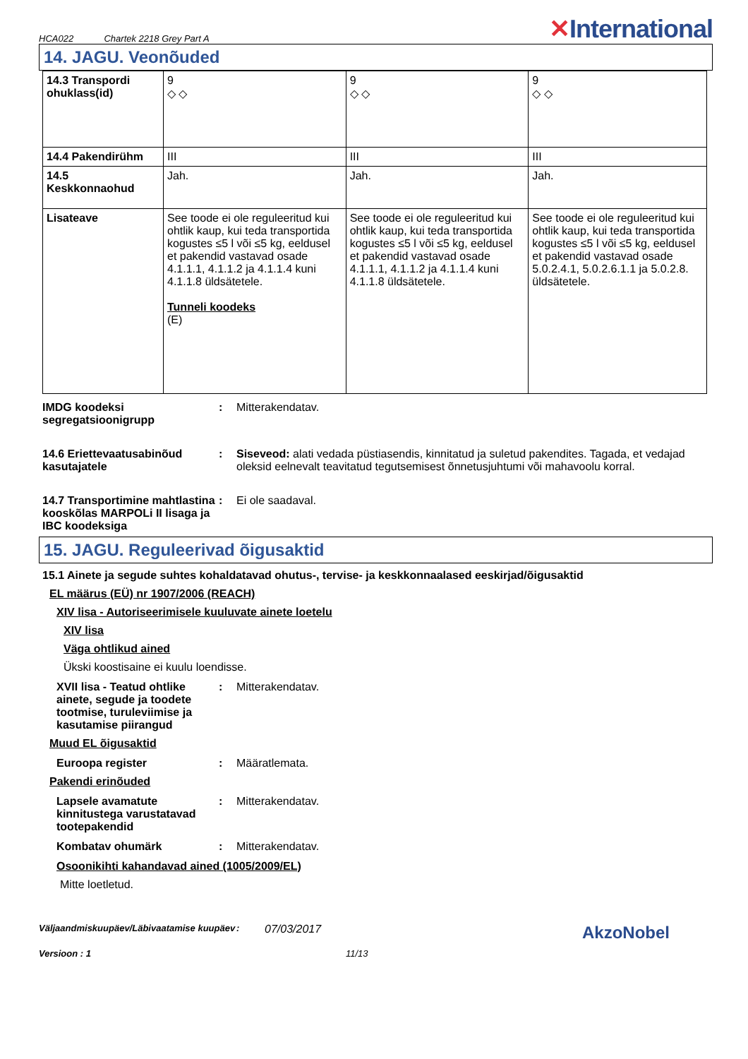HCA022 Chartek 2218 Grey Part A
✕International
14. JAGU. Veonõuded
| 14.3 Transpordi ohuklass(id) | 9 ◇ ◇ | 9 ◇ ◇ | 9 ◇ ◇ |
| 14.4 Pakendirühm | III | III | III |
| 14.5 Keskkonnaohud | Jah. | Jah. | Jah. |
| Lisateave | See toode ei ole reguleeritud kui ohtlik kaup, kui teda transportida kogustes ≤5 l või ≤5 kg, eeldusel et pakendid vastavad osade 4.1.1.1, 4.1.1.2 ja 4.1.1.4 kuni 4.1.1.8 üldsätetele. Tunneli koodeks (E) | See toode ei ole reguleeritud kui ohtlik kaup, kui teda transportida kogustes ≤5 l või ≤5 kg, eeldusel et pakendid vastavad osade 4.1.1.1, 4.1.1.2 ja 4.1.1.4 kuni 4.1.1.8 üldsätetele. | See toode ei ole reguleeritud kui ohtlik kaup, kui teda transportida kogustes ≤5 l või ≤5 kg, eeldusel et pakendid vastavad osade 5.0.2.4.1, 5.0.2.6.1.1 ja 5.0.2.8. üldsätetele. |
IMDG koodeksi segregatsioonigrupp
: Mitterakendatav.
14.6 Eriettevaatusabinõud kasutajatele
: Siseveod: alati vedada püstiasendis, kinnitatud ja suletud pakendites. Tagada, et vedajad oleksid eelnevalt teavitatud tegutsemisest õnnetusjuhtumi või mahavoolu korral.
14.7 Transportimine mahtlastina kooskõlas MARPOLi II lisaga ja IBC koodeksiga
: Ei ole saadaval.
15. JAGU. Reguleerivad õigusaktid
15.1 Ainete ja segude suhtes kohaldatavad ohutus-, tervise- ja keskkonnaalased eeskirjad/õigusaktid
EL määrus (EÜ) nr 1907/2006 (REACH)
XIV lisa - Autoriseerimisele kuuluvate ainete loetelu
XIV lisa
Väga ohtlikud ained
Ükski koostisaine ei kuulu loendisse.
XVII lisa - Teatud ohtlike ainete, segude ja toodete tootmise, turuleviimise ja kasutamise piirangud
: Mitterakendatav.
Muud EL õigusaktid
Euroopa register : Määratlemata.
Pakendi erinõuded
Lapsele avamatute kinnitustega varustatavad tootepakendid
: Mitterakendatav.
Kombatav ohumärk : Mitterakendatav.
Osoonikihti kahandavad ained (1005/2009/EL)
Mitte loetletud.
Väljaandmiskuupäev/Läbivaatamise kuupäev
:
07/03/2017
AkzoNobel
Versioon : 1 11/13